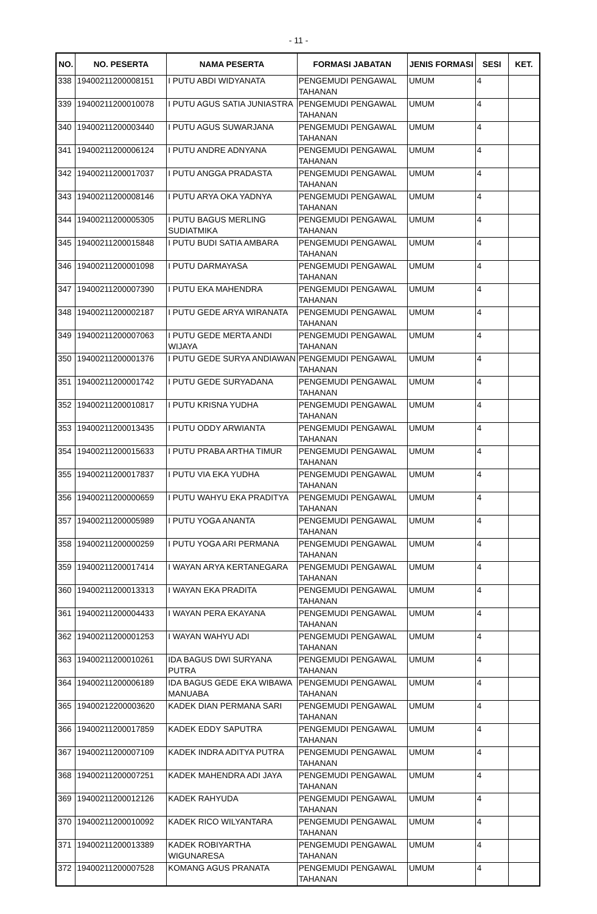- 11 -
| NO. | NO. PESERTA | NAMA PESERTA | FORMASI JABATAN | JENIS FORMASI | SESI | KET. |
| --- | --- | --- | --- | --- | --- | --- |
| 338 | 19400211200008151 | I PUTU ABDI WIDYANATA | PENGEMUDI PENGAWAL TAHANAN | UMUM | 4 | |
| 339 | 19400211200010078 | I PUTU AGUS SATIA JUNIASTRA | PENGEMUDI PENGAWAL TAHANAN | UMUM | 4 | |
| 340 | 19400211200003440 | I PUTU AGUS SUWARJANA | PENGEMUDI PENGAWAL TAHANAN | UMUM | 4 | |
| 341 | 19400211200006124 | I PUTU ANDRE ADNYANA | PENGEMUDI PENGAWAL TAHANAN | UMUM | 4 | |
| 342 | 19400211200017037 | I PUTU ANGGA PRADASTA | PENGEMUDI PENGAWAL TAHANAN | UMUM | 4 | |
| 343 | 19400211200008146 | I PUTU ARYA OKA YADNYA | PENGEMUDI PENGAWAL TAHANAN | UMUM | 4 | |
| 344 | 19400211200005305 | I PUTU BAGUS MERLING SUDIATMIKA | PENGEMUDI PENGAWAL TAHANAN | UMUM | 4 | |
| 345 | 19400211200015848 | I PUTU BUDI SATIA AMBARA | PENGEMUDI PENGAWAL TAHANAN | UMUM | 4 | |
| 346 | 19400211200001098 | I PUTU DARMAYASA | PENGEMUDI PENGAWAL TAHANAN | UMUM | 4 | |
| 347 | 19400211200007390 | I PUTU EKA MAHENDRA | PENGEMUDI PENGAWAL TAHANAN | UMUM | 4 | |
| 348 | 19400211200002187 | I PUTU GEDE ARYA WIRANATA | PENGEMUDI PENGAWAL TAHANAN | UMUM | 4 | |
| 349 | 19400211200007063 | I PUTU GEDE MERTA ANDI WIJAYA | PENGEMUDI PENGAWAL TAHANAN | UMUM | 4 | |
| 350 | 19400211200001376 | I PUTU GEDE SURYA ANDIAWAN | PENGEMUDI PENGAWAL TAHANAN | UMUM | 4 | |
| 351 | 19400211200001742 | I PUTU GEDE SURYADANA | PENGEMUDI PENGAWAL TAHANAN | UMUM | 4 | |
| 352 | 19400211200010817 | I PUTU KRISNA YUDHA | PENGEMUDI PENGAWAL TAHANAN | UMUM | 4 | |
| 353 | 19400211200013435 | I PUTU ODDY ARWIANTA | PENGEMUDI PENGAWAL TAHANAN | UMUM | 4 | |
| 354 | 19400211200015633 | I PUTU PRABA ARTHA TIMUR | PENGEMUDI PENGAWAL TAHANAN | UMUM | 4 | |
| 355 | 19400211200017837 | I PUTU VIA EKA YUDHA | PENGEMUDI PENGAWAL TAHANAN | UMUM | 4 | |
| 356 | 19400211200000659 | I PUTU WAHYU EKA PRADITYA | PENGEMUDI PENGAWAL TAHANAN | UMUM | 4 | |
| 357 | 19400211200005989 | I PUTU YOGA ANANTA | PENGEMUDI PENGAWAL TAHANAN | UMUM | 4 | |
| 358 | 19400211200000259 | I PUTU YOGA ARI PERMANA | PENGEMUDI PENGAWAL TAHANAN | UMUM | 4 | |
| 359 | 19400211200017414 | I WAYAN ARYA KERTANEGARA | PENGEMUDI PENGAWAL TAHANAN | UMUM | 4 | |
| 360 | 19400211200013313 | I WAYAN EKA PRADITA | PENGEMUDI PENGAWAL TAHANAN | UMUM | 4 | |
| 361 | 19400211200004433 | I WAYAN PERA EKAYANA | PENGEMUDI PENGAWAL TAHANAN | UMUM | 4 | |
| 362 | 19400211200001253 | I WAYAN WAHYU ADI | PENGEMUDI PENGAWAL TAHANAN | UMUM | 4 | |
| 363 | 19400211200010261 | IDA BAGUS DWI SURYANA PUTRA | PENGEMUDI PENGAWAL TAHANAN | UMUM | 4 | |
| 364 | 19400211200006189 | IDA BAGUS GEDE EKA WIBAWA MANUABA | PENGEMUDI PENGAWAL TAHANAN | UMUM | 4 | |
| 365 | 19400212200003620 | KADEK DIAN PERMANA SARI | PENGEMUDI PENGAWAL TAHANAN | UMUM | 4 | |
| 366 | 19400211200017859 | KADEK EDDY SAPUTRA | PENGEMUDI PENGAWAL TAHANAN | UMUM | 4 | |
| 367 | 19400211200007109 | KADEK INDRA ADITYA PUTRA | PENGEMUDI PENGAWAL TAHANAN | UMUM | 4 | |
| 368 | 19400211200007251 | KADEK MAHENDRA ADI JAYA | PENGEMUDI PENGAWAL TAHANAN | UMUM | 4 | |
| 369 | 19400211200012126 | KADEK RAHYUDA | PENGEMUDI PENGAWAL TAHANAN | UMUM | 4 | |
| 370 | 19400211200010092 | KADEK RICO WILYANTARA | PENGEMUDI PENGAWAL TAHANAN | UMUM | 4 | |
| 371 | 19400211200013389 | KADEK ROBIYARTHA WIGUNARESA | PENGEMUDI PENGAWAL TAHANAN | UMUM | 4 | |
| 372 | 19400211200007528 | KOMANG AGUS PRANATA | PENGEMUDI PENGAWAL TAHANAN | UMUM | 4 | |